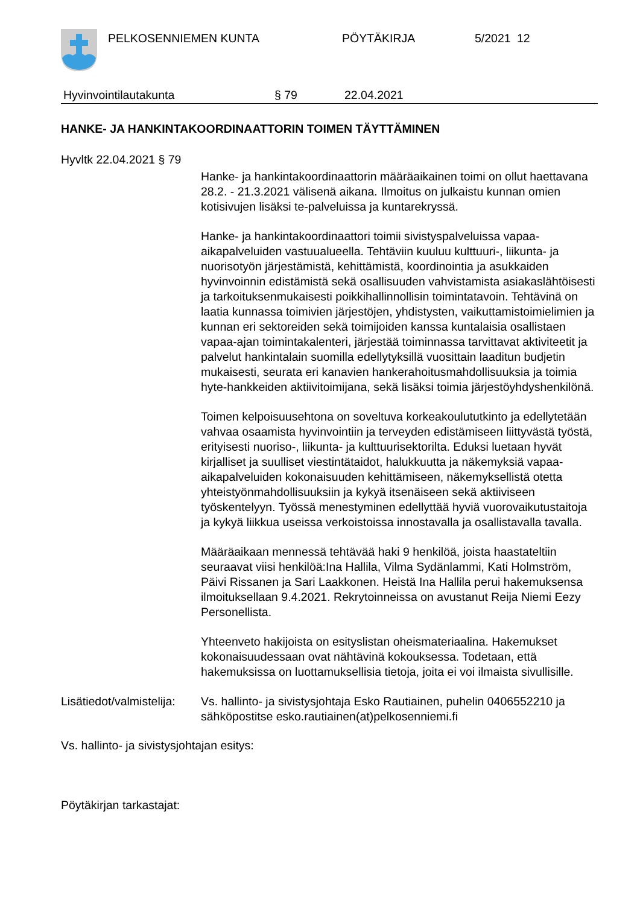PELKOSENNIEMEN KUNTA PÖYTÄKIRJA 5/2021 12
Hyvinvointilautakunta § 79 22.04.2021
HANKE- JA HANKINTAKOORDINAATTORIN TOIMEN TÄYTTÄMINEN
Hyvltk 22.04.2021 § 79
Hanke- ja hankintakoordinaattorin määräaikainen toimi on ollut haettavana 28.2. - 21.3.2021 välisenä aikana. Ilmoitus on julkaistu kunnan omien kotisivujen lisäksi te-palveluissa ja kuntarekryssä.
Hanke- ja hankintakoordinaattori toimii sivistyspalveluissa vapaa-aikapalveluiden vastuualueella. Tehtäviin kuuluu kulttuuri-, liikunta- ja nuorisotyön järjestämistä, kehittämistä, koordinointia ja asukkaiden hyvinvoinnin edistämistä sekä osallisuuden vahvistamista asiakaslähtöisesti ja tarkoituksenmukaisesti poikkihallinnollisin toimintatavoin. Tehtävinä on laatia kunnassa toimivien järjestöjen, yhdistysten, vaikuttamistoimielimien ja kunnan eri sektoreiden sekä toimijoiden kanssa kuntalaisia osallistaen vapaa-ajan toimintakalenteri, järjestää toiminnassa tarvittavat aktiviteetit ja palvelut hankintalain suomilla edellytyksillä vuosittain laaditun budjetin mukaisesti, seurata eri kanavien hankerahoitusmahdollisuuksia ja toimia hyte-hankkeiden aktiivitoimijana, sekä lisäksi toimia järjestöyhdyshenkilönä.
Toimen kelpoisuusehtona on soveltuva korkeakoulututkinto ja edellytetään vahvaa osaamista hyvinvointiin ja terveyden edistämiseen liittyvästä työstä, erityisesti nuoriso-, liikunta- ja kulttuurisektorilta. Eduksi luetaan hyvät kirjalliset ja suulliset viestintätaidot, halukkuutta ja näkemyksiä vapaa-aikapalveluiden kokonaisuuden kehittämiseen, näkemyksellistä otetta yhteistyönmahdollisuuksiin ja kykyä itsenäiseen sekä aktiiviseen työskentelyyn. Työssä menestyminen edellyttää hyviä vuorovaikutustaitoja ja kykyä liikkua useissa verkoistoissa innostavalla ja osallistavalla tavalla.
Määräaikaan mennessä tehtävää haki 9 henkilöä, joista haastateltiin seuraavat viisi henkilöä:Ina Hallila, Vilma Sydänlammi, Kati Holmström, Päivi Rissanen ja Sari Laakkonen. Heistä Ina Hallila perui hakemuksensa ilmoituksellaan 9.4.2021. Rekrytoinneissa on avustanut Reija Niemi Eezy Personellista.
Yhteenveto hakijoista on esityslistan oheismateriaalina. Hakemukset kokonaisuudessaan ovat nähtävinä kokouksessa. Todetaan, että hakemuksissa on luottamuksellisia tietoja, joita ei voi ilmaista sivullisille.
Lisätiedot/valmistelija: Vs. hallinto- ja sivistysjohtaja Esko Rautiainen, puhelin 0406552210 ja sähköpostitse esko.rautiainen(at)pelkosenniemi.fi
Vs. hallinto- ja sivistysjohtajan esitys:
Pöytäkirjan tarkastajat: